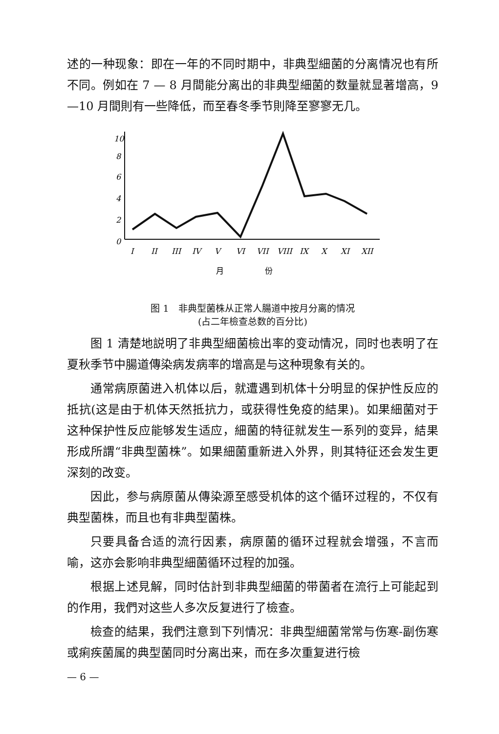述的一种现象：即在一年的不同时期中，非典型細菌的分离情况也有所不同。例如在 7 — 8 月間能分离出的非典型細菌的数量就显著增高，9—10 月間則有一些降低，而至春冬季节則降至寥寥无几。
10
8
6
4
2
0
I
II
III
IV
V
VI
VII
VIII
IX
X
XI
XII
月
份
图 1　非典型菌株从正常人腸道中按月分离的情况
(占二年檢查总数的百分比)
图 1 清楚地説明了非典型細菌檢出率的变动情况，同时也表明了在夏秋季节中腸道傳染病发病率的增高是与这种現象有关的。
通常病原菌进入机体以后，就遭遇到机体十分明显的保护性反应的抵抗(这是由于机体天然抵抗力，或获得性免疫的結果)。如果細菌对于这种保护性反应能够发生适应，細菌的特征就发生一系列的变异，結果形成所謂“非典型菌株”。如果細菌重新进入外界，則其特征还会发生更深刻的改变。
因此，参与病原菌从傳染源至感受机体的这个循环过程的，不仅有典型菌株，而且也有非典型菌株。
只要具备合适的流行因素，病原菌的循环过程就会增强，不言而喻，这亦会影响非典型細菌循环过程的加强。
根据上述見解，同时估計到非典型細菌的带菌者在流行上可能起到的作用，我們对这些人多次反复进行了檢查。
檢查的結果，我們注意到下列情况：非典型細菌常常与伤寒-副伤寒或痢疾菌属的典型菌同时分离出来，而在多次重复进行檢
— 6 —